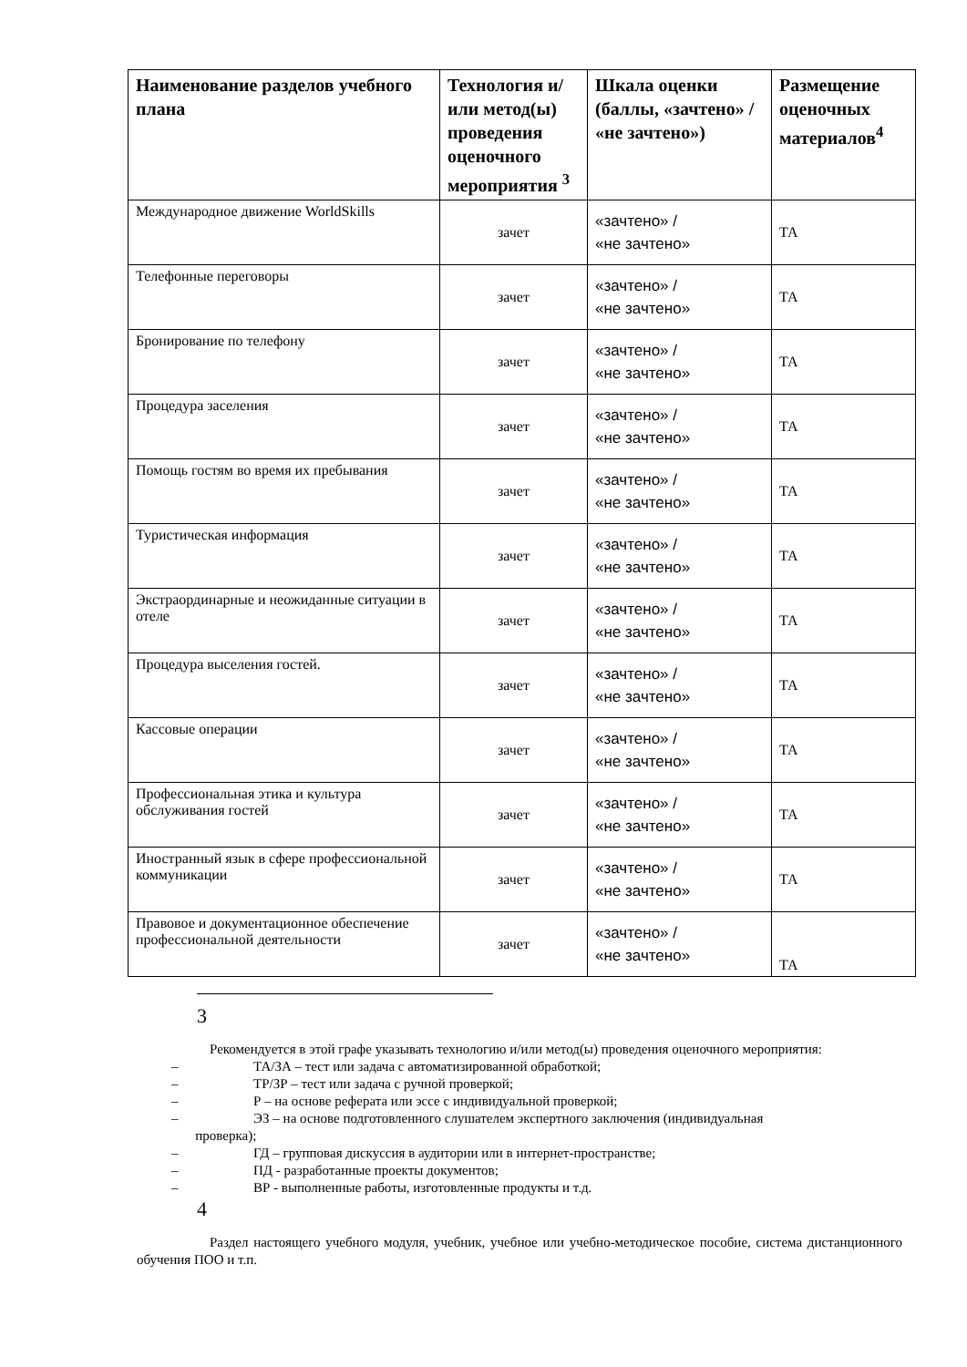| Наименование разделов учебного плана | Технология и/или метод(ы) проведения оценочного мероприятия <sup>3</sup> | Шкала оценки (баллы, «зачтено» / «не зачтено») | Размещение оценочных материалов<sup>4</sup> |
| --- | --- | --- | --- |
| Международное движение WorldSkills | зачет | «зачтено» / «не зачтено» | ТА |
| Телефонные переговоры | зачет | «зачтено» / «не зачтено» | ТА |
| Бронирование по телефону | зачет | «зачтено» / «не зачтено» | ТА |
| Процедура заселения | зачет | «зачтено» / «не зачтено» | ТА |
| Помощь гостям во время их пребывания | зачет | «зачтено» / «не зачтено» | ТА |
| Туристическая информация | зачет | «зачтено» / «не зачтено» | ТА |
| Экстраординарные и неожиданные ситуации в отеле | зачет | «зачтено» / «не зачтено» | ТА |
| Процедура выселения гостей. | зачет | «зачтено» / «не зачтено» | ТА |
| Кассовые операции | зачет | «зачтено» / «не зачтено» | ТА |
| Профессиональная этика и культура обслуживания гостей | зачет | «зачтено» / «не зачтено» | ТА |
| Иностранный язык в сфере профессиональной коммуникации | зачет | «зачтено» / «не зачтено» | ТА |
| Правовое и документационное обеспечение профессиональной деятельности | зачет | «зачтено» / «не зачтено» | ТА |
3
Рекомендуется в этой графе указывать технологию и/или метод(ы) проведения оценочного мероприятия:
– ТА/ЗА – тест или задача с автоматизированной обработкой;
– ТР/ЗР – тест или задача с ручной проверкой;
– Р – на основе реферата или эссе с индивидуальной проверкой;
– ЭЗ – на основе подготовленного слушателем экспертного заключения (индивидуальная
проверка);
– ГД – групповая дискуссия в аудитории или в интернет-пространстве;
– ПД - разработанные проекты документов;
– ВР - выполненные работы, изготовленные продукты и т.д.
4
Раздел настоящего учебного модуля, учебник, учебное или учебно-методическое пособие, система дистанционного обучения ПОО и т.п.